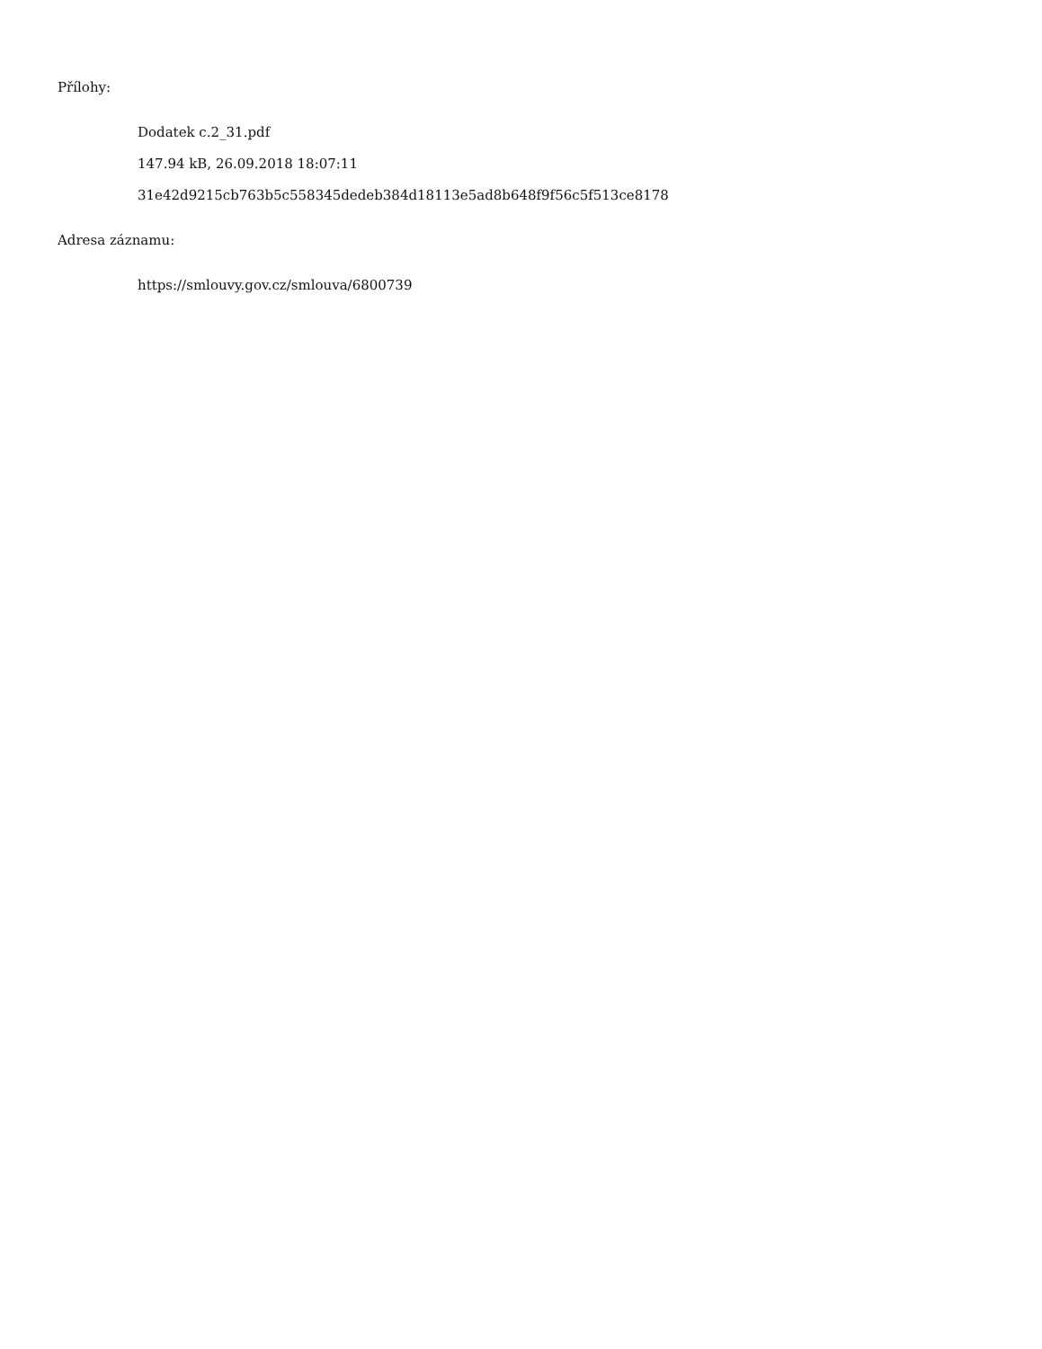Přílohy:
Dodatek c.2_31.pdf
147.94 kB, 26.09.2018 18:07:11
31e42d9215cb763b5c558345dedeb384d18113e5ad8b648f9f56c5f513ce8178
Adresa záznamu:
https://smlouvy.gov.cz/smlouva/6800739